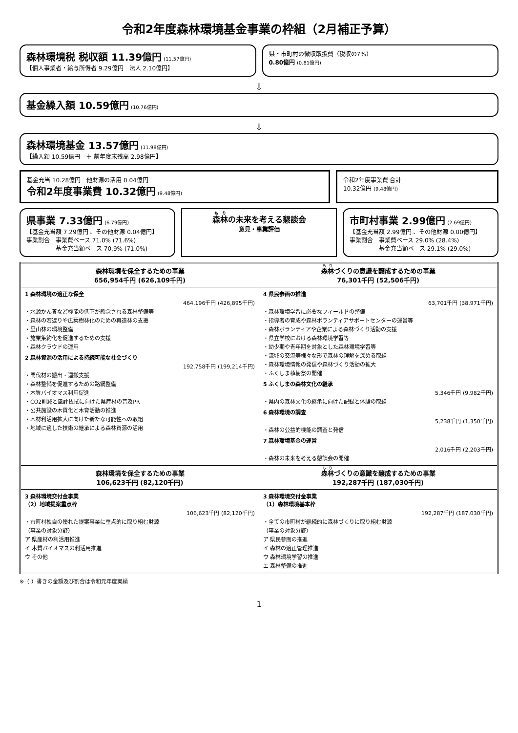令和2年度森林環境基金事業の枠組（2月補正予算）
森林環境税 税収額 11.39億円 (11.57億円)
【個人事業者・給与所得者 9.29億円　法人 2.10億円】
県・市町村の徴収取扱費（税収の7%）
0.80億円 (0.81億円)
⇩
基金繰入額 10.59億円 (10.76億円)
⇩
森林環境基金 13.57億円 (11.98億円)
【繰入額 10.59億円　＋ 前年度末残高 2.98億円】
基金充当 10.28億円　他財源の活用 0.04億円
令和2年度事業費 10.32億円 (9.48億円)
令和2年度事業費 合計
10.32億円 (9.48億円)
県事業 7.33億円 (6.79億円)
【基金充当額 7.29億円 、その他財源 0.04億円】
事業割合　事業費ベース 71.0% (71.6%)
　　　　　基金充当額ベース 70.9% (71.0%)
森林の未来を考える懇談会
意見・事業評価
市町村事業 2.99億円 (2.69億円)
【基金充当額 2.99億円 、その他財源 0.00億円】
事業割合　事業費ベース 29.0% (28.4%)
　　　　　基金充当額ベース 29.1% (29.0%)
| 森林環境を保全するための事業 656,954千円 (626,109千円) | 森林 づくりの意識を醸成するための事業 76,301千円 (52,506千円) |
| --- | --- |
| 1 森林環境の適正な保全 464,196千円 (426,895千円) ・水源かん養など機能の低下が懸念される森林整備等 ・森林の若返りや広葉樹林化のための再造林の支援 ・里山林の環境整備 ・施業集約化を促進するための支援 ・森林クラウドの運用 2 森林資源の活用による持続可能な社会づくり 192,758千円 (199,214千円) ・間伐材の搬出・運搬支援 ・森林整備を促進するための路網整備 ・木質バイオマス利用促進 ・CO2削減と風評払拭に向けた県産材の普及PR ・公共施設の木質化と木育活動の推進 ・木材利活用拡大に向けた新たな可能性への取組 ・地域に適した技術の継承による森林資源の活用 | 4 県民参画の推進 63,701千円 (38,971千円) ・森林環境学習に必要なフィールドの整備 ・指導者の育成や森林ボランティアサポートセンターの運営等 ・森林ボランティアや企業による森林づくり活動の支援 ・県立学校における森林環境学習等 ・幼少期や青年期を対象とした森林環境学習等 ・流域の交流等様々な形で森林の理解を深める取組 ・森林環境情報の発信や森林づくり活動の拡大 ・ふくしま植樹祭の開催 5 ふくしまの森林文化の継承 5,346千円 (9,982千円) ・県内の森林文化の継承に向けた記録と体験の取組 6 森林環境の調査 5,238千円 (1,350千円) ・森林の公益的機能の調査と発信 7 森林環境基金の運営 2,016千円 (2,203千円) ・森林の未来を考える懇談会の開催 |
| 森林環境を保全するための事業 106,623千円 (82,120千円) | 森林 づくりの意識を醸成するための事業 192,287千円 (187,030千円) |
| 3 森林環境交付金事業 （2）地域提案重点枠 106,623千円 (82,120千円) ・市町村独自の優れた提案事業に重点的に取り組む財源 （事業の対象分野） ア 県産材の利活用推進 イ 木質バイオマスの利活用推進 ウ その他 | 3 森林環境交付金事業 （1）森林環境基本枠 192,287千円 (187,030千円) ・全ての市町村が継続的に森林づくりに取り組む財源 （事業の対象分野） ア 県民参画の推進 イ 森林の適正管理推進 ウ 森林環境学習の推進 エ 森林整備の推進 |
※（ ）書きの金額及び割合は令和元年度実績
1